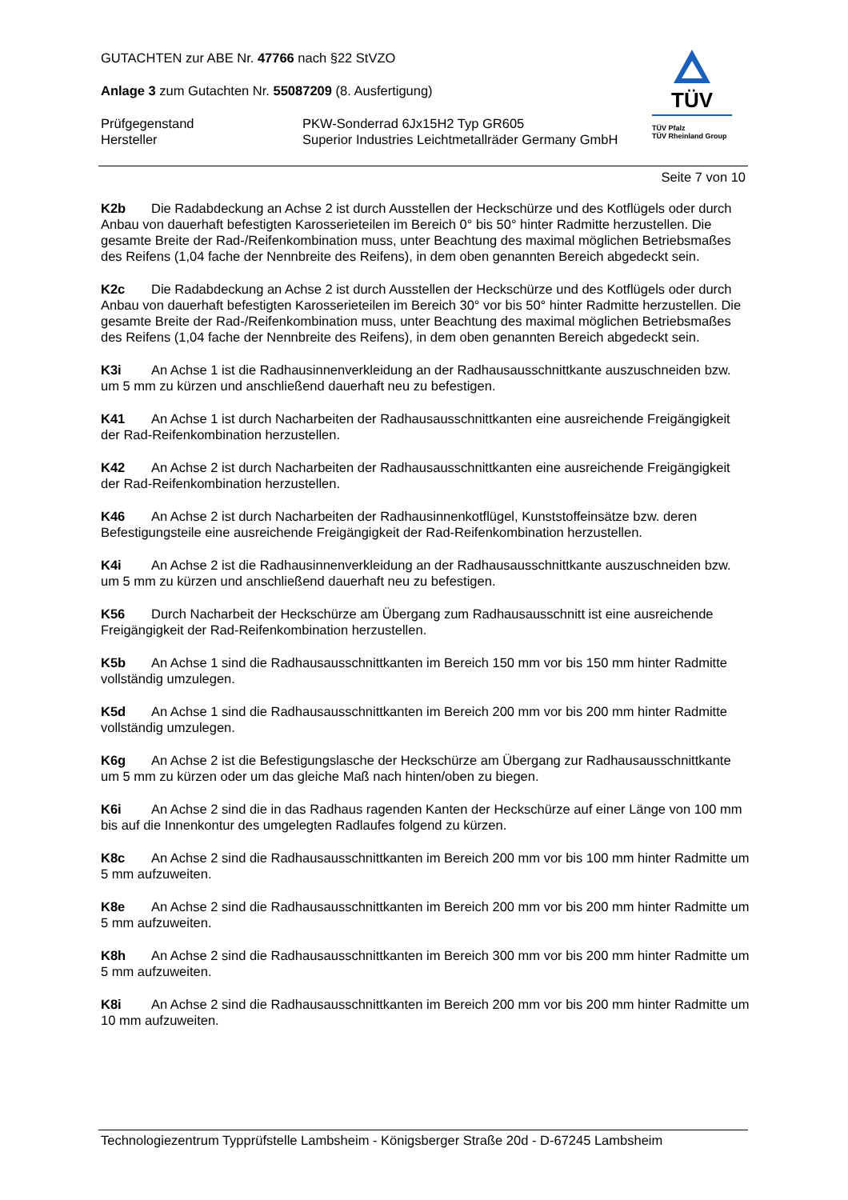GUTACHTEN zur ABE Nr. 47766 nach §22 StVZO
Anlage 3 zum Gutachten Nr. 55087209 (8. Ausfertigung)
Prüfgegenstand
Hersteller
PKW-Sonderrad 6Jx15H2 Typ GR605
Superior Industries Leichtmetallräder Germany GmbH
TÜV
TÜV Pfalz
TÜV Rheinland Group
Seite 7 von 10
K2b Die Radabdeckung an Achse 2 ist durch Ausstellen der Heckschürze und des Kotflügels oder durch Anbau von dauerhaft befestigten Karosserieteilen im Bereich 0° bis 50° hinter Radmitte herzustellen. Die gesamte Breite der Rad-/Reifenkombination muss, unter Beachtung des maximal möglichen Betriebsmaßes des Reifens (1,04 fache der Nennbreite des Reifens), in dem oben genannten Bereich abgedeckt sein.
K2c Die Radabdeckung an Achse 2 ist durch Ausstellen der Heckschürze und des Kotflügels oder durch Anbau von dauerhaft befestigten Karosserieteilen im Bereich 30° vor bis 50° hinter Radmitte herzustellen. Die gesamte Breite der Rad-/Reifenkombination muss, unter Beachtung des maximal möglichen Betriebsmaßes des Reifens (1,04 fache der Nennbreite des Reifens), in dem oben genannten Bereich abgedeckt sein.
K3i An Achse 1 ist die Radhausinnenverkleidung an der Radhausausschnittkante auszuschneiden bzw. um 5 mm zu kürzen und anschließend dauerhaft neu zu befestigen.
K41 An Achse 1 ist durch Nacharbeiten der Radhausausschnittkanten eine ausreichende Freigängigkeit der Rad-Reifenkombination herzustellen.
K42 An Achse 2 ist durch Nacharbeiten der Radhausausschnittkanten eine ausreichende Freigängigkeit der Rad-Reifenkombination herzustellen.
K46 An Achse 2 ist durch Nacharbeiten der Radhausinnenkotflügel, Kunststoffeinsätze bzw. deren Befestigungsteile eine ausreichende Freigängigkeit der Rad-Reifenkombination herzustellen.
K4i An Achse 2 ist die Radhausinnenverkleidung an der Radhausausschnittkante auszuschneiden bzw. um 5 mm zu kürzen und anschließend dauerhaft neu zu befestigen.
K56 Durch Nacharbeit der Heckschürze am Übergang zum Radhausausschnitt ist eine ausreichende Freigängigkeit der Rad-Reifenkombination herzustellen.
K5b An Achse 1 sind die Radhausausschnittkanten im Bereich 150 mm vor bis 150 mm hinter Radmitte vollständig umzulegen.
K5d An Achse 1 sind die Radhausausschnittkanten im Bereich 200 mm vor bis 200 mm hinter Radmitte vollständig umzulegen.
K6g An Achse 2 ist die Befestigungslasche der Heckschürze am Übergang zur Radhausausschnittkante um 5 mm zu kürzen oder um das gleiche Maß nach hinten/oben zu biegen.
K6i An Achse 2 sind die in das Radhaus ragenden Kanten der Heckschürze auf einer Länge von 100 mm bis auf die Innenkontur des umgelegten Radlaufes folgend zu kürzen.
K8c An Achse 2 sind die Radhausausschnittkanten im Bereich 200 mm vor bis 100 mm hinter Radmitte um 5 mm aufzuweiten.
K8e An Achse 2 sind die Radhausausschnittkanten im Bereich 200 mm vor bis 200 mm hinter Radmitte um 5 mm aufzuweiten.
K8h An Achse 2 sind die Radhausausschnittkanten im Bereich 300 mm vor bis 200 mm hinter Radmitte um 5 mm aufzuweiten.
K8i An Achse 2 sind die Radhausausschnittkanten im Bereich 200 mm vor bis 200 mm hinter Radmitte um 10 mm aufzuweiten.
Technologiezentrum Typprüfstelle Lambsheim - Königsberger Straße 20d - D-67245 Lambsheim